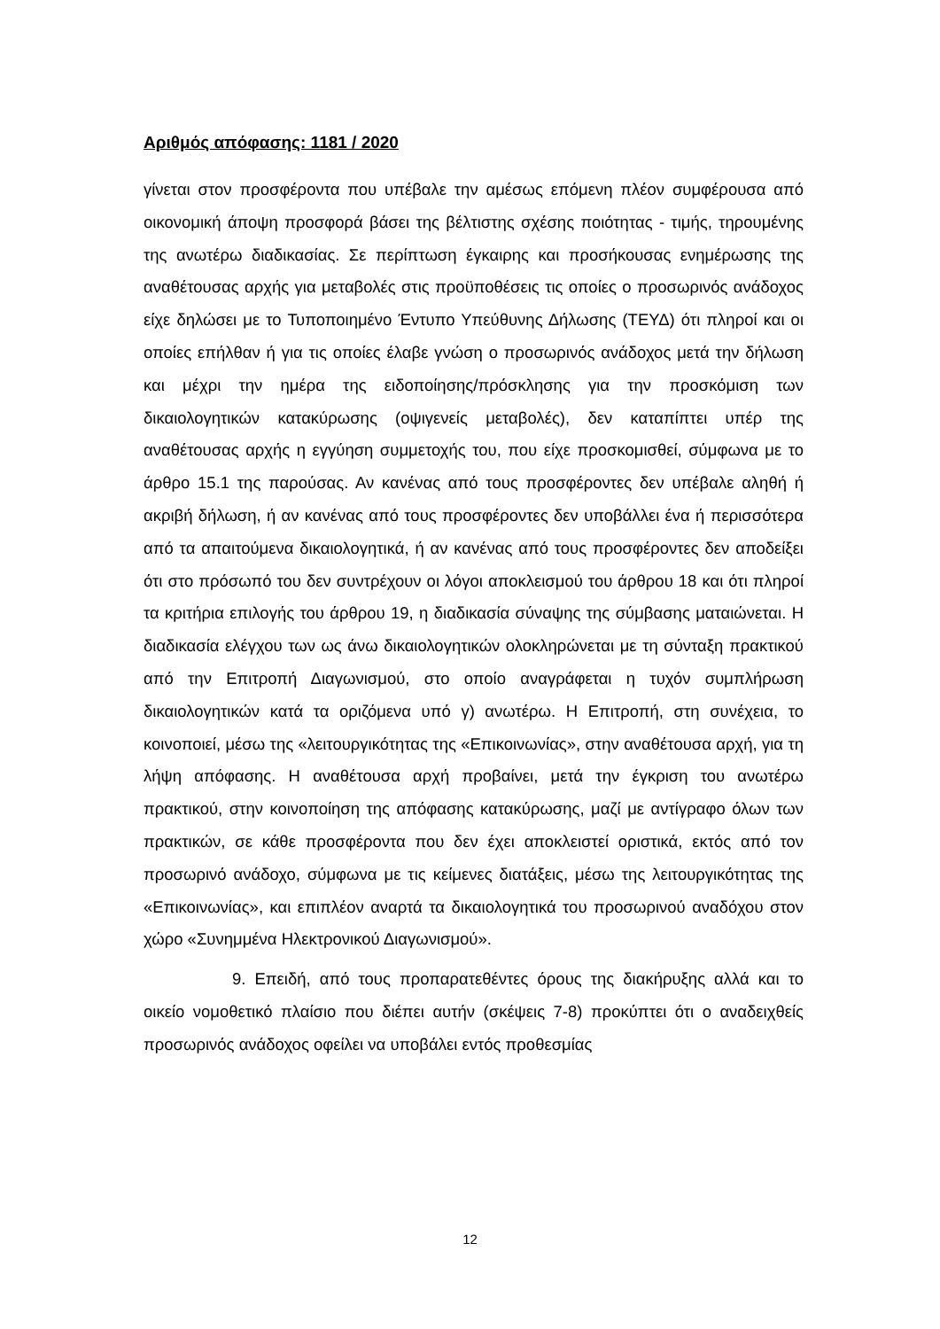Αριθμός απόφασης: 1181 / 2020
γίνεται στον προσφέροντα που υπέβαλε την αμέσως επόμενη πλέον συμφέρουσα από οικονομική άποψη προσφορά βάσει της βέλτιστης σχέσης ποιότητας - τιμής, τηρουμένης της ανωτέρω διαδικασίας. Σε περίπτωση έγκαιρης και προσήκουσας ενημέρωσης της αναθέτουσας αρχής για μεταβολές στις προϋποθέσεις τις οποίες ο προσωρινός ανάδοχος είχε δηλώσει με το Τυποποιημένο Έντυπο Υπεύθυνης Δήλωσης (ΤΕΥΔ) ότι πληροί και οι οποίες επήλθαν ή για τις οποίες έλαβε γνώση ο προσωρινός ανάδοχος μετά την δήλωση και μέχρι την ημέρα της ειδοποίησης/πρόσκλησης για την προσκόμιση των δικαιολογητικών κατακύρωσης (οψιγενείς μεταβολές), δεν καταπίπτει υπέρ της αναθέτουσας αρχής η εγγύηση συμμετοχής του, που είχε προσκομισθεί, σύμφωνα με το άρθρο 15.1 της παρούσας. Αν κανένας από τους προσφέροντες δεν υπέβαλε αληθή ή ακριβή δήλωση, ή αν κανένας από τους προσφέροντες δεν υποβάλλει ένα ή περισσότερα από τα απαιτούμενα δικαιολογητικά, ή αν κανένας από τους προσφέροντες δεν αποδείξει ότι στο πρόσωπό του δεν συντρέχουν οι λόγοι αποκλεισμού του άρθρου 18 και ότι πληροί τα κριτήρια επιλογής του άρθρου 19, η διαδικασία σύναψης της σύμβασης ματαιώνεται. Η διαδικασία ελέγχου των ως άνω δικαιολογητικών ολοκληρώνεται με τη σύνταξη πρακτικού από την Επιτροπή Διαγωνισμού, στο οποίο αναγράφεται η τυχόν συμπλήρωση δικαιολογητικών κατά τα οριζόμενα υπό γ) ανωτέρω. Η Επιτροπή, στη συνέχεια, το κοινοποιεί, μέσω της «λειτουργικότητας της «Επικοινωνίας», στην αναθέτουσα αρχή, για τη λήψη απόφασης. Η αναθέτουσα αρχή προβαίνει, μετά την έγκριση του ανωτέρω πρακτικού, στην κοινοποίηση της απόφασης κατακύρωσης, μαζί με αντίγραφο όλων των πρακτικών, σε κάθε προσφέροντα που δεν έχει αποκλειστεί οριστικά, εκτός από τον προσωρινό ανάδοχο, σύμφωνα με τις κείμενες διατάξεις, μέσω της λειτουργικότητας της «Επικοινωνίας», και επιπλέον αναρτά τα δικαιολογητικά του προσωρινού αναδόχου στον χώρο «Συνημμένα Ηλεκτρονικού Διαγωνισμού».
9. Επειδή, από τους προπαρατεθέντες όρους της διακήρυξης αλλά και το οικείο νομοθετικό πλαίσιο που διέπει αυτήν (σκέψεις 7-8) προκύπτει ότι ο αναδειχθείς προσωρινός ανάδοχος οφείλει να υποβάλει εντός προθεσμίας
12